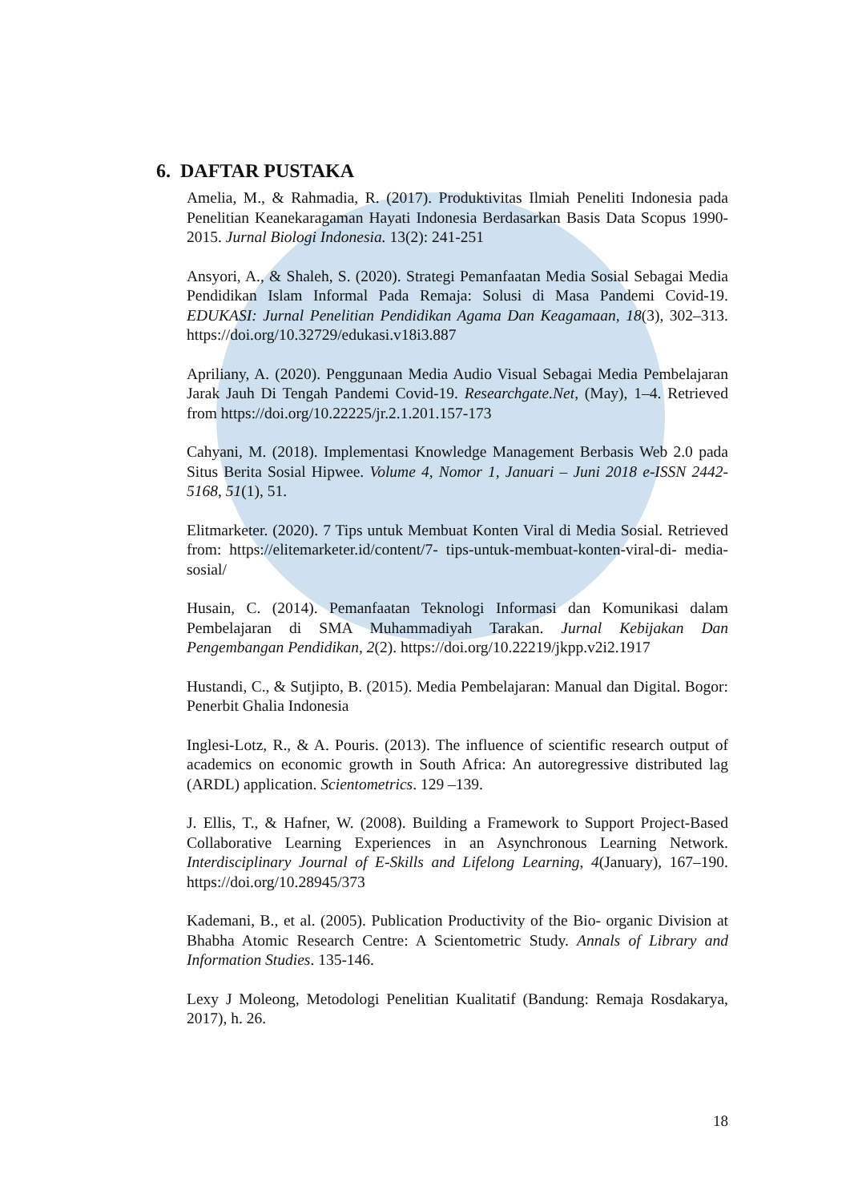6. DAFTAR PUSTAKA
Amelia, M., & Rahmadia, R. (2017). Produktivitas Ilmiah Peneliti Indonesia pada Penelitian Keanekaragaman Hayati Indonesia Berdasarkan Basis Data Scopus 1990-2015. Jurnal Biologi Indonesia. 13(2): 241-251
Ansyori, A., & Shaleh, S. (2020). Strategi Pemanfaatan Media Sosial Sebagai Media Pendidikan Islam Informal Pada Remaja: Solusi di Masa Pandemi Covid-19. EDUKASI: Jurnal Penelitian Pendidikan Agama Dan Keagamaan, 18(3), 302–313. https://doi.org/10.32729/edukasi.v18i3.887
Apriliany, A. (2020). Penggunaan Media Audio Visual Sebagai Media Pembelajaran Jarak Jauh Di Tengah Pandemi Covid-19. Researchgate.Net, (May), 1–4. Retrieved from https://doi.org/10.22225/jr.2.1.201.157-173
Cahyani, M. (2018). Implementasi Knowledge Management Berbasis Web 2.0 pada Situs Berita Sosial Hipwee. Volume 4, Nomor 1, Januari – Juni 2018 e-ISSN 2442-5168, 51(1), 51.
Elitmarketer. (2020). 7 Tips untuk Membuat Konten Viral di Media Sosial. Retrieved from: https://elitemarketer.id/content/7- tips-untuk-membuat-konten-viral-di- media-sosial/
Husain, C. (2014). Pemanfaatan Teknologi Informasi dan Komunikasi dalam Pembelajaran di SMA Muhammadiyah Tarakan. Jurnal Kebijakan Dan Pengembangan Pendidikan, 2(2). https://doi.org/10.22219/jkpp.v2i2.1917
Hustandi, C., & Sutjipto, B. (2015). Media Pembelajaran: Manual dan Digital. Bogor: Penerbit Ghalia Indonesia
Inglesi-Lotz, R., & A. Pouris. (2013). The influence of scientific research output of academics on economic growth in South Africa: An autoregressive distributed lag (ARDL) application. Scientometrics. 129 –139.
J. Ellis, T., & Hafner, W. (2008). Building a Framework to Support Project-Based Collaborative Learning Experiences in an Asynchronous Learning Network. Interdisciplinary Journal of E-Skills and Lifelong Learning, 4(January), 167–190. https://doi.org/10.28945/373
Kademani, B., et al. (2005). Publication Productivity of the Bio- organic Division at Bhabha Atomic Research Centre: A Scientometric Study. Annals of Library and Information Studies. 135-146.
Lexy J Moleong, Metodologi Penelitian Kualitatif (Bandung: Remaja Rosdakarya, 2017), h. 26.
18